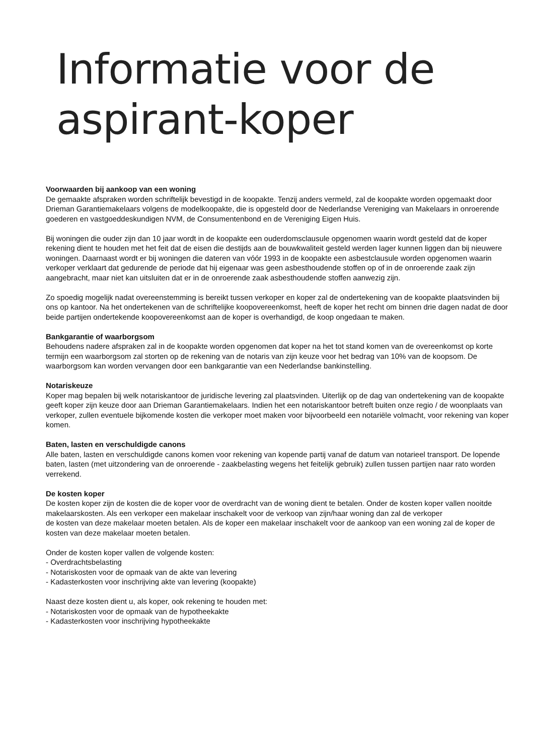Informatie voor de
aspirant-koper
Voorwaarden bij aankoop van een woning
De gemaakte afspraken worden schriftelijk bevestigd in de koopakte. Tenzij anders vermeld, zal de koopakte worden opgemaakt door Drieman Garantiemakelaars volgens de modelkoopakte, die is opgesteld door de Nederlandse Vereniging van Makelaars in onroerende goederen en vastgoeddeskundigen NVM, de Consumentenbond en de Vereniging Eigen Huis.
Bij woningen die ouder zijn dan 10 jaar wordt in de koopakte een ouderdomsclausule opgenomen waarin wordt gesteld dat de koper rekening dient te houden met het feit dat de eisen die destijds aan de bouwkwaliteit gesteld werden lager kunnen liggen dan bij nieuwere woningen. Daarnaast wordt er bij woningen die dateren van vóór 1993 in de koopakte een asbestclausule worden opgenomen waarin verkoper verklaart dat gedurende de periode dat hij eigenaar was geen asbesthoudende stoffen op of in de onroerende zaak zijn aangebracht, maar niet kan uitsluiten dat er in de onroerende zaak asbesthoudende stoffen aanwezig zijn.
Zo spoedig mogelijk nadat overeenstemming is bereikt tussen verkoper en koper zal de ondertekening van de koopakte plaatsvinden bij ons op kantoor. Na het ondertekenen van de schriftelijke koopovereenkomst, heeft de koper het recht om binnen drie dagen nadat de door beide partijen ondertekende koopovereenkomst aan de koper is overhandigd, de koop ongedaan te maken.
Bankgarantie of waarborgsom
Behoudens nadere afspraken zal in de koopakte worden opgenomen dat koper na het tot stand komen van de overeenkomst op korte termijn een waarborgsom zal storten op de rekening van de notaris van zijn keuze voor het bedrag van 10% van de koopsom. De waarborgsom kan worden vervangen door een bankgarantie van een Nederlandse bankinstelling.
Notariskeuze
Koper mag bepalen bij welk notariskantoor de juridische levering zal plaatsvinden. Uiterlijk op de dag van ondertekening van de koopakte geeft koper zijn keuze door aan Drieman Garantiemakelaars. Indien het een notariskantoor betreft buiten onze regio / de woonplaats van verkoper, zullen eventuele bijkomende kosten die verkoper moet maken voor bijvoorbeeld een notariële volmacht, voor rekening van koper komen.
Baten, lasten en verschuldigde canons
Alle baten, lasten en verschuldigde canons komen voor rekening van kopende partij vanaf de datum van notarieel transport. De lopende baten, lasten (met uitzondering van de onroerende - zaakbelasting wegens het feitelijk gebruik) zullen tussen partijen naar rato worden verrekend.
De kosten koper
De kosten koper zijn de kosten die de koper voor de overdracht van de woning dient te betalen. Onder de kosten koper vallen nooitde makelaarskosten. Als een verkoper een makelaar inschakelt voor de verkoop van zijn/haar woning dan zal de verkoper
de kosten van deze makelaar moeten betalen. Als de koper een makelaar inschakelt voor de aankoop van een woning zal de koper de kosten van deze makelaar moeten betalen.
Onder de kosten koper vallen de volgende kosten:
- Overdrachtsbelasting
- Notariskosten voor de opmaak van de akte van levering
- Kadasterkosten voor inschrijving akte van levering (koopakte)
Naast deze kosten dient u, als koper, ook rekening te houden met:
- Notariskosten voor de opmaak van de hypotheekakte
- Kadasterkosten voor inschrijving hypotheekakte